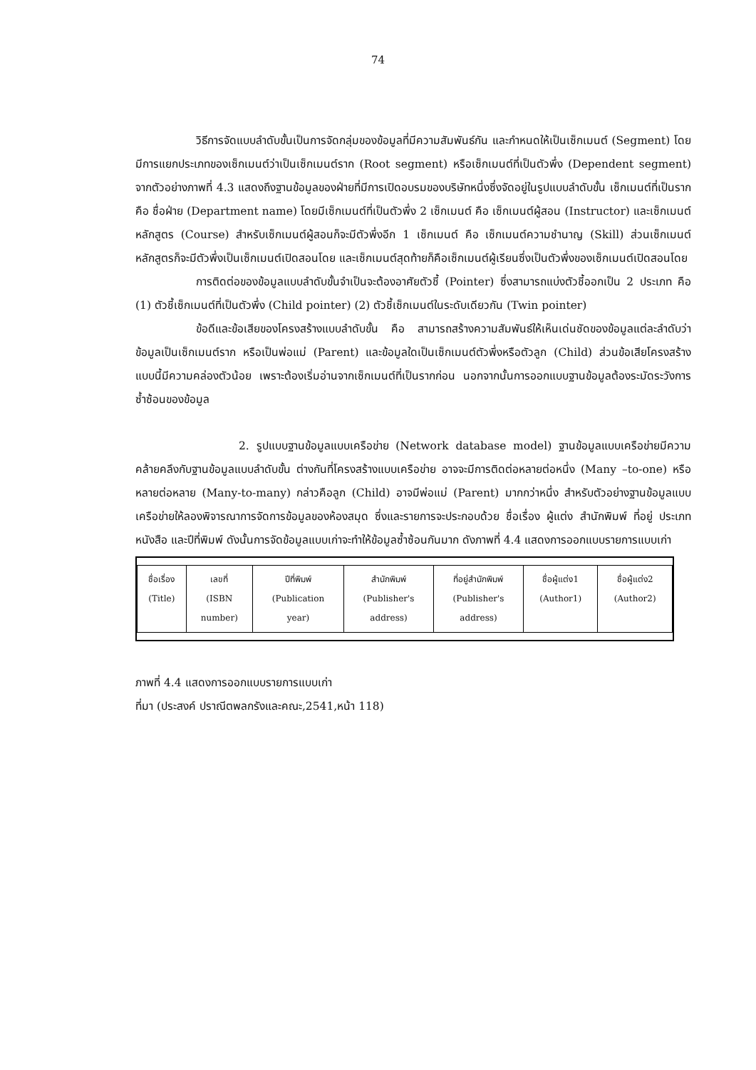74
วิธีการจัดแบบลำดับขั้นเป็นการจัดกลุ่มของข้อมูลที่มีความสัมพันธ์กัน และกำหนดให้เป็นเซ็กเมนต์ (Segment) โดยมีการแยกประเภทของเซ็กเมนต์ว่าเป็นเซ็กเมนต์ราก (Root segment) หรือเซ็กเมนต์ที่เป็นตัวพึ่ง (Dependent segment) จากตัวอย่างภาพที่ 4.3 แสดงถึงฐานข้อมูลของฝ่ายที่มีการเปิดอบรมของบริษัทหนึ่งซึ่งจัดอยู่ในรูปแบบลำดับขั้น เซ็กเมนต์ที่เป็นราก คือ ชื่อฝ่าย (Department name) โดยมีเซ็กเมนต์ที่เป็นตัวพึ่ง 2 เซ็กเมนต์ คือ เซ็กเมนต์ผู้สอน (Instructor) และเซ็กเมนต์หลักสูตร (Course) สำหรับเซ็กเมนต์ผู้สอนก็จะมีตัวพึ่งอีก 1 เซ็กเมนต์ คือ เซ็กเมนต์ความชำนาญ (Skill) ส่วนเซ็กเมนต์หลักสูตรก็จะมีตัวพึ่งเป็นเซ็กเมนต์เปิดสอนโดย และเซ็กเมนต์สุดท้ายก็คือเซ็กเมนต์ผู้เรียนซึ่งเป็นตัวพึ่งของเซ็กเมนต์เปิดสอนโดย
การติดต่อของข้อมูลแบบลำดับขั้นจำเป็นจะต้องอาศัยตัวชี้ (Pointer) ซึ่งสามารถแบ่งตัวชี้ออกเป็น 2 ประเภท คือ (1) ตัวชี้เซ็กเมนต์ที่เป็นตัวพึ่ง (Child pointer) (2) ตัวชี้เซ็กเมนต์ในระดับเดียวกัน (Twin pointer)
ข้อดีและข้อเสียของโครงสร้างแบบลำดับขั้น คือ สามารถสร้างความสัมพันธ์ให้เห็นเด่นชัดของข้อมูลแต่ละลำดับว่าข้อมูลเป็นเซ็กเมนต์ราก หรือเป็นพ่อแม่ (Parent) และข้อมูลใดเป็นเซ็กเมนต์ตัวพึ่งหรือตัวลูก (Child) ส่วนข้อเสียโครงสร้างแบบนี้มีความคล่องตัวน้อย เพราะต้องเริ่มอ่านจากเซ็กเมนต์ที่เป็นรากก่อน นอกจากนั้นการออกแบบฐานข้อมูลต้องระมัดระวังการซ้ำซ้อนของข้อมูล
2. รูปแบบฐานข้อมูลแบบเครือข่าย (Network database model) ฐานข้อมูลแบบเครือข่ายมีความคล้ายคลึงกับฐานข้อมูลแบบลำดับขั้น ต่างกันที่โครงสร้างแบบเครือข่าย อาจจะมีการติดต่อหลายต่อหนึ่ง (Many –to-one) หรือหลายต่อหลาย (Many-to-many) กล่าวคือลูก (Child) อาจมีพ่อแม่ (Parent) มากกว่าหนึ่ง สำหรับตัวอย่างฐานข้อมูลแบบเครือข่ายให้ลองพิจารณาการจัดการข้อมูลของห้องสมุด ซึ่งและรายการจะประกอบด้วย ชื่อเรื่อง ผู้แต่ง สำนักพิมพ์ ที่อยู่ ประเภทหนังสือ และปีที่พิมพ์ ดังนั้นการจัดข้อมูลแบบเก่าจะทำให้ข้อมูลซ้ำซ้อนกันมาก ดังภาพที่ 4.4 แสดงการออกแบบรายการแบบเก่า
| ชื่อเรื่อง (Title) | เลขที่ (ISBN number) | ปีที่พิมพ์ (Publication year) | สำนักพิมพ์ (Publisher's address) | ที่อยู่สำนักพิมพ์ (Publisher's address) | ชื่อผู้แต่ง1 (Author1) | ชื่อผู้แต่ง2 (Author2) |
ภาพที่ 4.4 แสดงการออกแบบรายการแบบเก่า
ที่มา (ประสงค์ ปราณีตพลกรังและคณะ,2541,หน้า 118)